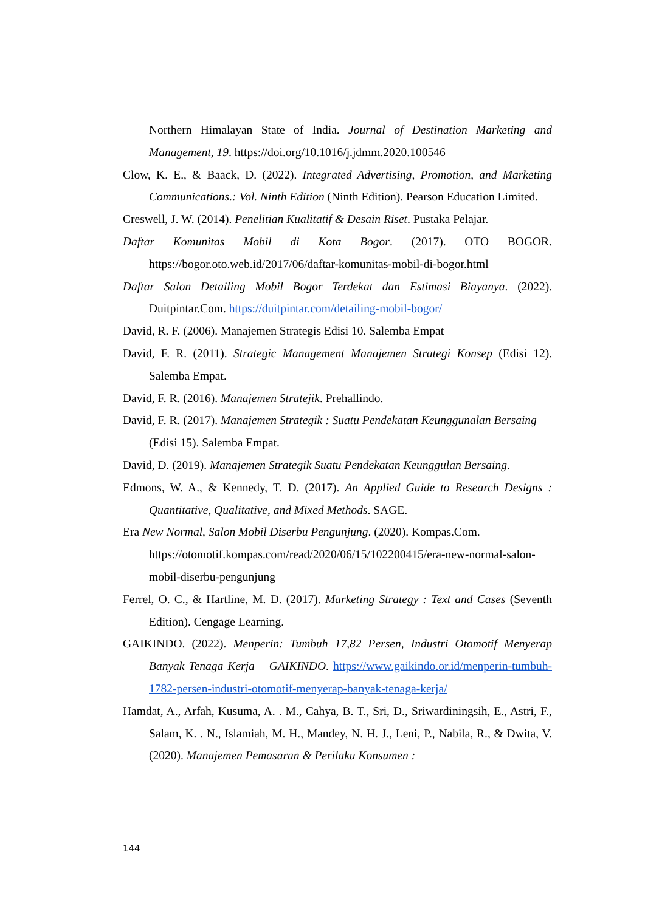Northern Himalayan State of India. Journal of Destination Marketing and Management, 19. https://doi.org/10.1016/j.jdmm.2020.100546
Clow, K. E., & Baack, D. (2022). Integrated Advertising, Promotion, and Marketing Communications.: Vol. Ninth Edition (Ninth Edition). Pearson Education Limited.
Creswell, J. W. (2014). Penelitian Kualitatif & Desain Riset. Pustaka Pelajar.
Daftar Komunitas Mobil di Kota Bogor. (2017). OTO BOGOR. https://bogor.oto.web.id/2017/06/daftar-komunitas-mobil-di-bogor.html
Daftar Salon Detailing Mobil Bogor Terdekat dan Estimasi Biayanya. (2022). Duitpintar.Com. https://duitpintar.com/detailing-mobil-bogor/
David, R. F. (2006). Manajemen Strategis Edisi 10. Salemba Empat
David, F. R. (2011). Strategic Management Manajemen Strategi Konsep (Edisi 12). Salemba Empat.
David, F. R. (2016). Manajemen Stratejik. Prehallindo.
David, F. R. (2017). Manajemen Strategik : Suatu Pendekatan Keunggunalan Bersaing (Edisi 15). Salemba Empat.
David, D. (2019). Manajemen Strategik Suatu Pendekatan Keunggulan Bersaing.
Edmons, W. A., & Kennedy, T. D. (2017). An Applied Guide to Research Designs : Quantitative, Qualitative, and Mixed Methods. SAGE.
Era New Normal, Salon Mobil Diserbu Pengunjung. (2020). Kompas.Com. https://otomotif.kompas.com/read/2020/06/15/102200415/era-new-normal-salon-mobil-diserbu-pengunjung
Ferrel, O. C., & Hartline, M. D. (2017). Marketing Strategy : Text and Cases (Seventh Edition). Cengage Learning.
GAIKINDO. (2022). Menperin: Tumbuh 17,82 Persen, Industri Otomotif Menyerap Banyak Tenaga Kerja – GAIKINDO. https://www.gaikindo.or.id/menperin-tumbuh-1782-persen-industri-otomotif-menyerap-banyak-tenaga-kerja/
Hamdat, A., Arfah, Kusuma, A. . M., Cahya, B. T., Sri, D., Sriwardiningsih, E., Astri, F., Salam, K. . N., Islamiah, M. H., Mandey, N. H. J., Leni, P., Nabila, R., & Dwita, V. (2020). Manajemen Pemasaran & Perilaku Konsumen :
144